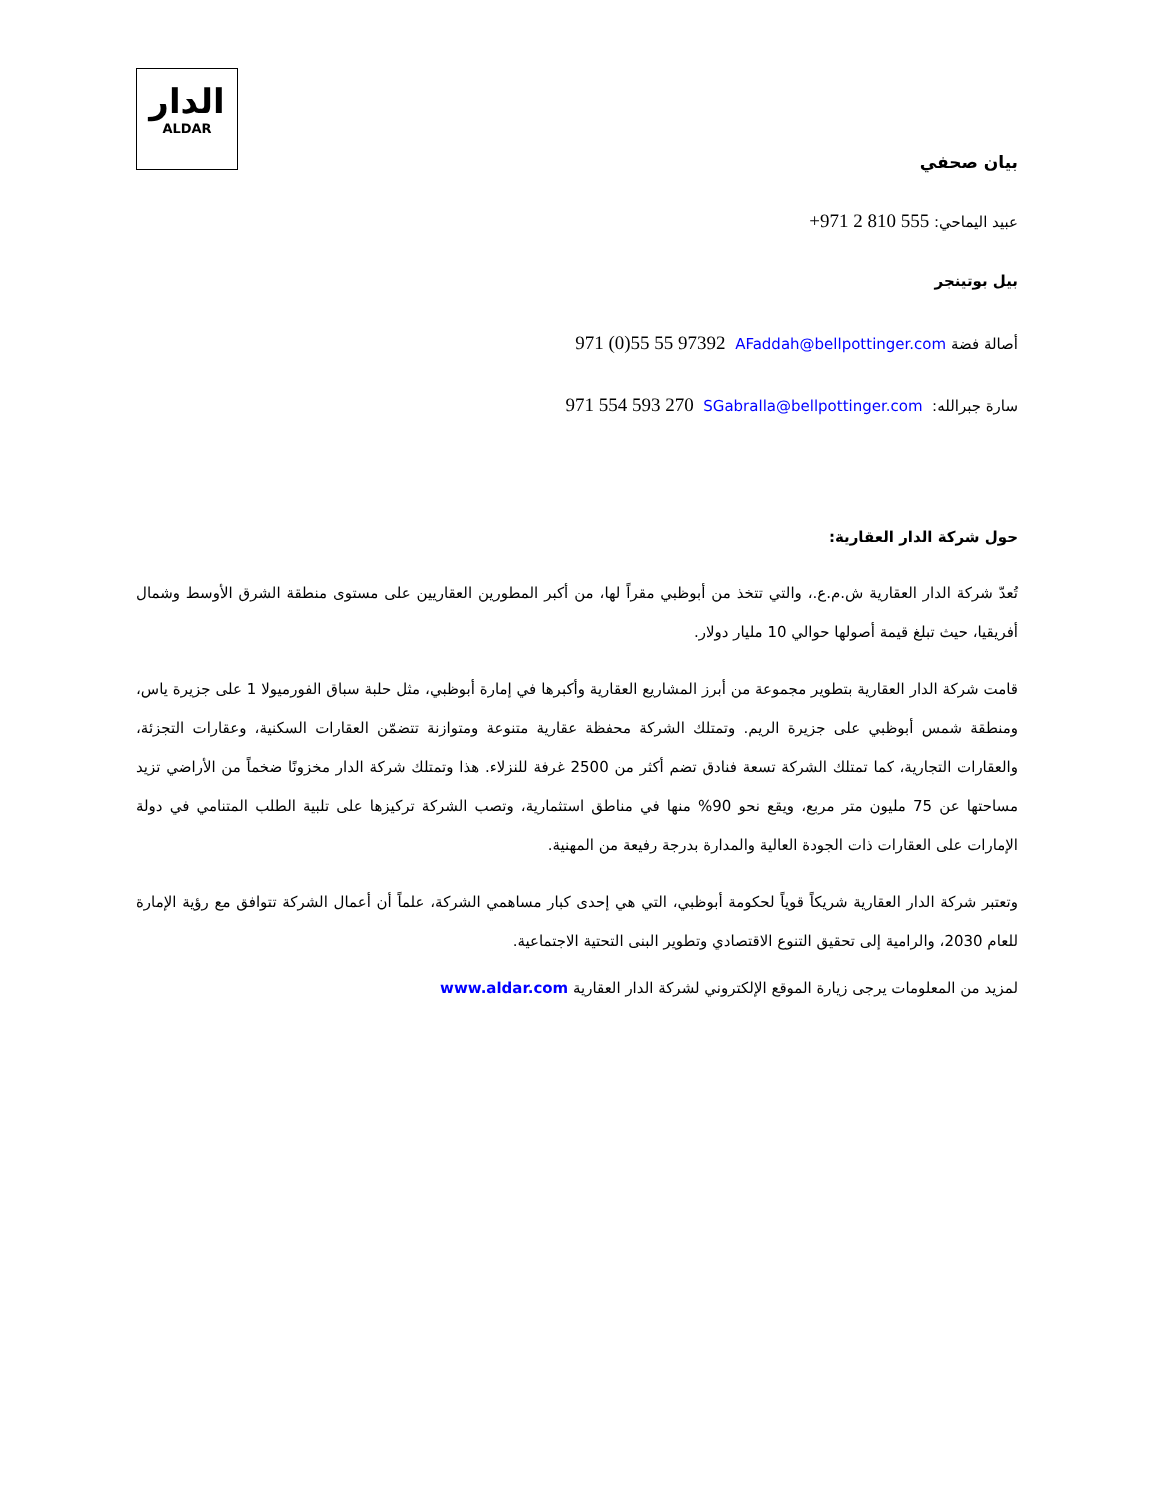الدار
ALDAR
بيان صحفي
عبيد اليماحي: +971 2 810 555
بيل بوتينجر
أصالة فضة AFaddah@bellpottinger.com 971 (0)55 55 97392
سارة جبرالله: SGabralla@bellpottinger.com 971 554 593 270
حول شركة الدار العقارية:
تُعدّ شركة الدار العقارية ش.م.ع.، والتي تتخذ من أبوظبي مقراً لها، من أكبر المطورين العقاريين على مستوى منطقة الشرق الأوسط وشمال أفريقيا، حيث تبلغ قيمة أصولها حوالي 10 مليار دولار.
قامت شركة الدار العقارية بتطوير مجموعة من أبرز المشاريع العقارية وأكبرها في إمارة أبوظبي، مثل حلبة سباق الفورميولا 1 على جزيرة ياس، ومنطقة شمس أبوظبي على جزيرة الريم. وتمتلك الشركة محفظة عقارية متنوعة ومتوازنة تتضمّن العقارات السكنية، وعقارات التجزئة، والعقارات التجارية، كما تمتلك الشركة تسعة فنادق تضم أكثر من 2500 غرفة للنزلاء. هذا وتمتلك شركة الدار مخزونًا ضخماً من الأراضي تزيد مساحتها عن 75 مليون متر مربع، ويقع نحو 90% منها في مناطق استثمارية، وتصب الشركة تركيزها على تلبية الطلب المتنامي في دولة الإمارات على العقارات ذات الجودة العالية والمدارة بدرجة رفيعة من المهنية.
وتعتبر شركة الدار العقارية شريكاً قوياً لحكومة أبوظبي، التي هي إحدى كبار مساهمي الشركة، علماً أن أعمال الشركة تتوافق مع رؤية الإمارة للعام 2030، والرامية إلى تحقيق التنوع الاقتصادي وتطوير البنى التحتية الاجتماعية.
لمزيد من المعلومات يرجى زيارة الموقع الإلكتروني لشركة الدار العقارية www.aldar.com